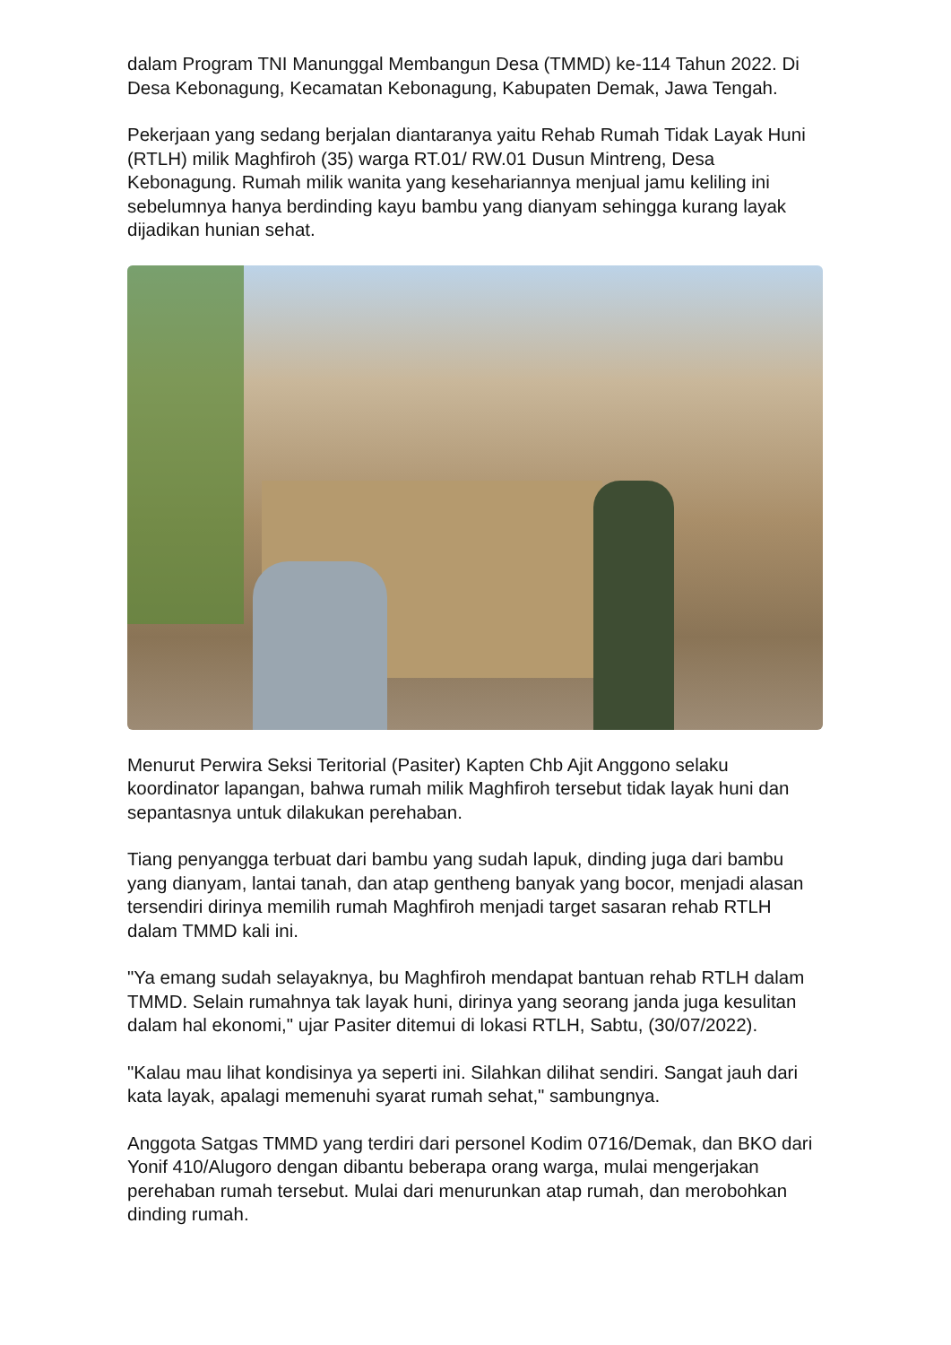dalam Program TNI Manunggal Membangun Desa (TMMD) ke-114 Tahun 2022. Di Desa Kebonagung, Kecamatan Kebonagung, Kabupaten Demak, Jawa Tengah.
Pekerjaan yang sedang berjalan diantaranya yaitu Rehab Rumah Tidak Layak Huni (RTLH) milik Maghfiroh (35) warga RT.01/ RW.01 Dusun Mintreng, Desa Kebonagung. Rumah milik wanita yang kesehariannya menjual jamu keliling ini sebelumnya hanya berdinding kayu bambu yang dianyam sehingga kurang layak dijadikan hunian sehat.
Menurut Perwira Seksi Teritorial (Pasiter) Kapten Chb Ajit Anggono selaku koordinator lapangan, bahwa rumah milik Maghfiroh tersebut tidak layak huni dan sepantasnya untuk dilakukan perehaban.
Tiang penyangga terbuat dari bambu yang sudah lapuk, dinding juga dari bambu yang dianyam, lantai tanah, dan atap gentheng banyak yang bocor, menjadi alasan tersendiri dirinya memilih rumah Maghfiroh menjadi target sasaran rehab RTLH dalam TMMD kali ini.
"Ya emang sudah selayaknya, bu Maghfiroh mendapat bantuan rehab RTLH dalam TMMD. Selain rumahnya tak layak huni, dirinya yang seorang janda juga kesulitan dalam hal ekonomi," ujar Pasiter ditemui di lokasi RTLH, Sabtu, (30/07/2022).
"Kalau mau lihat kondisinya ya seperti ini. Silahkan dilihat sendiri. Sangat jauh dari kata layak, apalagi memenuhi syarat rumah sehat," sambungnya.
Anggota Satgas TMMD yang terdiri dari personel Kodim 0716/Demak, dan BKO dari Yonif 410/Alugoro dengan dibantu beberapa orang warga, mulai mengerjakan perehaban rumah tersebut. Mulai dari menurunkan atap rumah, dan merobohkan dinding rumah.